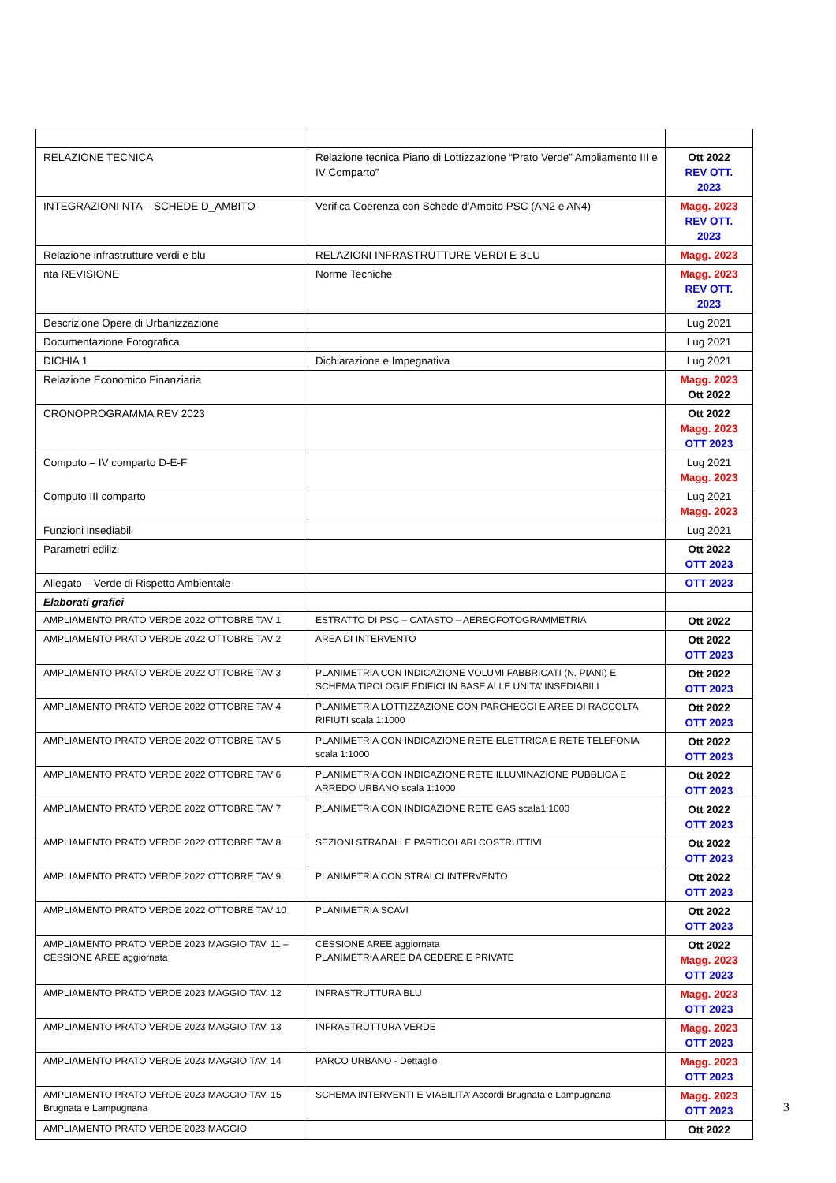| RELAZIONE TECNICA | Relazione tecnica Piano di Lottizzazione “Prato Verde” Ampliamento III e IV Comparto” | Ott 2022 REV OTT. 2023 |
| INTEGRAZIONI NTA – SCHEDE D_AMBITO | Verifica Coerenza con Schede d’Ambito PSC (AN2 e AN4) | Magg. 2023 REV OTT. 2023 |
| Relazione infrastrutture verdi e blu | RELAZIONI INFRASTRUTTURE VERDI E BLU | Magg. 2023 |
| nta REVISIONE | Norme Tecniche | Magg. 2023 REV OTT. 2023 |
| Descrizione Opere di Urbanizzazione | | Lug 2021 |
| Documentazione Fotografica | | Lug 2021 |
| DICHIA 1 | Dichiarazione e Impegnativa | Lug 2021 |
| Relazione Economico Finanziaria | | Magg. 2023 Ott 2022 |
| CRONOPROGRAMMA REV 2023 | | Ott 2022 Magg. 2023 OTT 2023 |
| Computo – IV comparto D-E-F | | Lug 2021 Magg. 2023 |
| Computo III comparto | | Lug 2021 Magg. 2023 |
| Funzioni insediabili | | Lug 2021 |
| Parametri edilizi | | Ott 2022 OTT 2023 |
| Allegato – Verde di Rispetto Ambientale | | OTT 2023 |
| Elaborati grafici | | |
| AMPLIAMENTO PRATO VERDE 2022 OTTOBRE TAV 1 | ESTRATTO DI PSC – CATASTO – AEREOFOTOGRAMMETRIA | Ott 2022 |
| AMPLIAMENTO PRATO VERDE 2022 OTTOBRE TAV 2 | AREA DI INTERVENTO | Ott 2022 OTT 2023 |
| AMPLIAMENTO PRATO VERDE 2022 OTTOBRE TAV 3 | PLANIMETRIA CON INDICAZIONE VOLUMI FABBRICATI (N. PIANI) E SCHEMA TIPOLOGIE EDIFICI IN BASE ALLE UNITA’ INSEDIABILI | Ott 2022 OTT 2023 |
| AMPLIAMENTO PRATO VERDE 2022 OTTOBRE TAV 4 | PLANIMETRIA LOTTIZZAZIONE CON PARCHEGGI E AREE DI RACCOLTA RIFIUTI scala 1:1000 | Ott 2022 OTT 2023 |
| AMPLIAMENTO PRATO VERDE 2022 OTTOBRE TAV 5 | PLANIMETRIA CON INDICAZIONE RETE ELETTRICA E RETE TELEFONIA scala 1:1000 | Ott 2022 OTT 2023 |
| AMPLIAMENTO PRATO VERDE 2022 OTTOBRE TAV 6 | PLANIMETRIA CON INDICAZIONE RETE ILLUMINAZIONE PUBBLICA E ARREDO URBANO scala 1:1000 | Ott 2022 OTT 2023 |
| AMPLIAMENTO PRATO VERDE 2022 OTTOBRE TAV 7 | PLANIMETRIA CON INDICAZIONE RETE GAS scala1:1000 | Ott 2022 OTT 2023 |
| AMPLIAMENTO PRATO VERDE 2022 OTTOBRE TAV 8 | SEZIONI STRADALI E PARTICOLARI COSTRUTTIVI | Ott 2022 OTT 2023 |
| AMPLIAMENTO PRATO VERDE 2022 OTTOBRE TAV 9 | PLANIMETRIA CON STRALCI INTERVENTO | Ott 2022 OTT 2023 |
| AMPLIAMENTO PRATO VERDE 2022 OTTOBRE TAV 10 | PLANIMETRIA SCAVI | Ott 2022 OTT 2023 |
| AMPLIAMENTO PRATO VERDE 2023 MAGGIO TAV. 11 – CESSIONE AREE aggiornata | CESSIONE AREE aggiornata PLANIMETRIA AREE DA CEDERE E PRIVATE | Ott 2022 Magg. 2023 OTT 2023 |
| AMPLIAMENTO PRATO VERDE 2023 MAGGIO TAV. 12 | INFRASTRUTTURA BLU | Magg. 2023 OTT 2023 |
| AMPLIAMENTO PRATO VERDE 2023 MAGGIO TAV. 13 | INFRASTRUTTURA VERDE | Magg. 2023 OTT 2023 |
| AMPLIAMENTO PRATO VERDE 2023 MAGGIO TAV. 14 | PARCO URBANO - Dettaglio | Magg. 2023 OTT 2023 |
| AMPLIAMENTO PRATO VERDE 2023 MAGGIO TAV. 15 Brugnata e Lampugnana | SCHEMA INTERVENTI E VIABILITA’ Accordi Brugnata e Lampugnana | Magg. 2023 OTT 2023 |
| AMPLIAMENTO PRATO VERDE 2023 MAGGIO | | Ott 2022 |
3